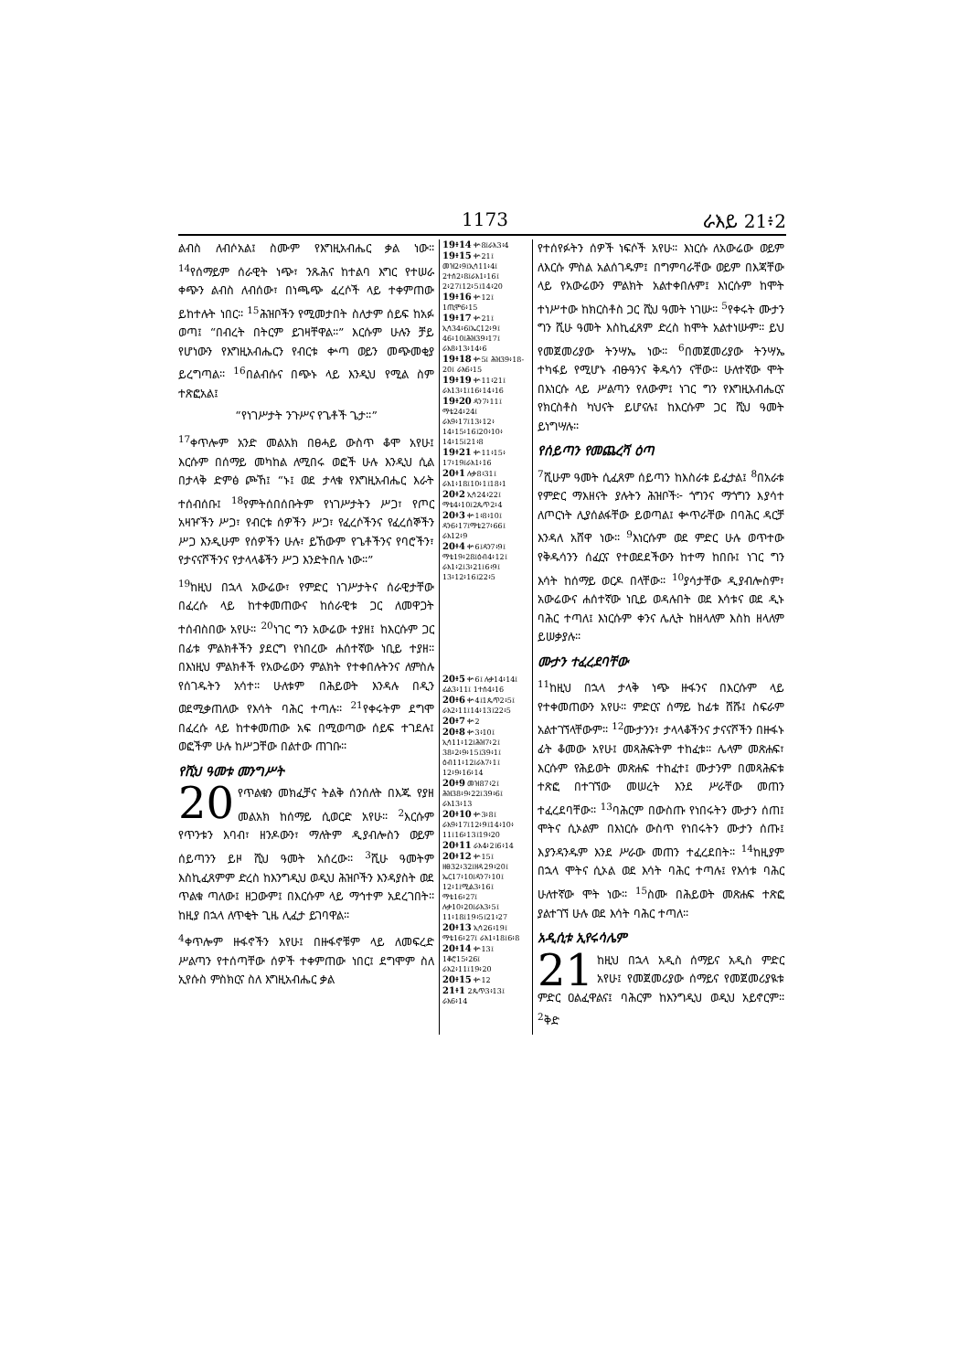1173 ራእይ 21፥2
ልብስ ለብሶአል፤ ስሙም የእግዚአብሔር ቃል ነው። <sup>14</sup>የሰማይም ሰራዊት ነጭ፣ ንጹሕና ከተልባ እግር የተሠራ ቀጭን ልብስ ለብሰው፣ በነጫጭ ፈረሶች ላይ ተቀምጠው ይከተሉት ነበር። <sup>15</sup>ሕዝቦችን የሚመታበት ስለታም ሰይፍ ከአፉ ወጣ፤ “በብረት በትርም ይገዛቸዋል።” እርሱም ሁሉን ቻይ የሆነውን የእግዚአብሔርን የብርቱ ቍጣ ወይን መጭመቂያ ይረግጣል። <sup>16</sup>በልብሱና በጭኑ ላይ እንዲህ የሚል ስም ተጽፎአል፤
“የነገሥታት ንጉሥና የጌቶች ጌታ።”
<sup>17</sup> ቀጥሎም አንድ መልአክ በፀሓይ ውስጥ ቆሞ አየሁ፤ እርሱም በሰማይ መካከል ለሚበሩ ወፎች ሁሉ እንዲህ ሲል በታላቅ ድምፅ ጮኸ፤ “ኑ፤ ወደ ታላቁ የእግዚአብሔር እራት ተሰብሰቡ፤ <sup>18</sup>የምትሰበሰቡትም የነገሥታትን ሥጋ፣ የጦር አዛዦችን ሥጋ፣ የብርቱ ሰዎችን ሥጋ፣ የፈረሶችንና የፈረሰኞችን ሥጋ እንዲሁም የሰዎችን ሁሉ፣ ይኸውም የጌቶችንና የባሮችን፣ የታናናሾችንና የታላላቆችን ሥጋ እንድትበሉ ነው።”
<sup>19</sup> ከዚህ በኋላ አውሬው፣ የምድር ነገሥታትና ሰራዊታቸው በፈረሱ ላይ ከተቀመጠውና ከሰራዊቱ ጋር ለመዋጋት ተሰብስበው አየሁ። <sup>20</sup>ነገር ግን አውሬው ተያዘ፤ ከእርሱም ጋር በፊቱ ምልክቶችን ያደርግ የነበረው ሐሰተኛው ነቢይ ተያዘ። በእነዚህ ምልክቶች የአውሬውን ምልክት የተቀበሉትንና ለምስሉ የሰገዱትን አሳተ። ሁለቱም በሕይወት እንዳሉ በዲን ወደሚቃጠለው የእሳት ባሕር ተጣሉ። <sup>21</sup>የቀሩትም ደግሞ በፈረሱ ላይ ከተቀመጠው አፍ በሚወጣው ሰይፍ ተገደሉ፤ ወፎችም ሁሉ ከሥጋቸው በልተው ጠገቡ።
የሺህ ዓመቱ መንግሥት
20 የጥልቁን መክፈቻና ትልቅ ሰንሰለት በእጁ የያዘ መልአክ ከሰማይ ሲወርድ አየሁ። <sup>2</sup>እርሱም የጥንቱን እባብ፣ ዘንዶውን፣ ማለትም ዲያብሎስን ወይም ሰይጣንን ይዞ ሺህ ዓመት አሰረው። <sup>3</sup>ሺሁ ዓመትም እስኪፈጸምም ድረስ ከእንግዲህ ወዲህ ሕዝቦችን እንዳያስት ወደ ጥልቁ ጣለው፤ ዘጋውም፤ በእርሱም ላይ ማኅተም አደረገበት። ከዚያ በኋላ ለጥቂት ጊዜ ሊፈታ ይገባዋል።
<sup>4</sup> ቀጥሎም ዙፋኖችን አየሁ፤ በዙፋኖቹም ላይ ለመፍረድ ሥልጣን የተሰጣቸው ሰዎች ተቀምጠው ነበር፤ ደግሞም ስለ ኢየሱስ ምስክርና ስለ እግዚአብሔር ቃል
19፥14 ቍ8፤ራእ3፥4
19፥15 ቍ21፤ መዝ2፥9፤ኢሳ11፥4፤ 2ተሰ2፥8፤ራእ1፥16፤ 2፥27፤12፥5፤14፥20
19፥16 ቍ12፤ 1ጢሞ6፥15
19፥17 ቍ21፤ ኢሳ34፥6፤ኤር12፥9፤ 46፥10፤ሕዝ39፥17፤ ራእ8፥13፥14፥6
19፥18 ቍ5፤ ሕዝ39፥18-20፤ ራእ6፥15
19፥19 ቍ11፥21፤ ራእ13፥1፤16፥14፥16
19፥20 ዳን7፥11፤ ማቴ24፥24፤ ራእ9፥17፤13፥12፥ 14፥15፥16፤20፥10፥ 14፥15፤21፥8
19፥21 ቍ11፥15፥ 17፥19፤ራእ1፥16
20፥1 ሉቃ8፥31፤ ራእ1፥18፤10፥1፤18፥1
20፥2 ኢሳ24፥22፤ ማቴ4፥10፤2ጴጥ2፥4
20፥3 ቍ1፥8፥10፤ ዳን6፥17፤ማቴ27፥66፤ ራእ12፥9
20፥4 ቍ6፤ዳን7፥9፤ ማቴ19፥28፤ዕብ4፥12፤ ራእ1፥2፤3፥21፤6፥9፤ 13፥12፥16፤22፥5
20፥5 ቍ6፤ ሉቃ14፥14፤ ፊል3፥11፤ 1ተሰ4፥16
20፥6 ቍ4፤1ጴጥ2፥5፤ ራእ2፥11፤14፥13፤22፥5
20፥7 ቍ2
20፥8 ቍ3፥10፤ ኢሳ11፥12፤ሕዝ7፥2፤ 38፥2፥9፥15፤39፥1፤ ዕብ11፥12፤ራእ7፥1፤ 12፥9፥16፥14
20፥9 መዝ87፥2፤ ሕዝ38፥9፥22፤39፥6፤ ራእ13፥13
20፥10 ቍ3፥8፤ ራእ9፥17፤12፥9፤14፥10፥ 11፤16፥13፤19፥20
20፥11 ራእ4፥2፤6፥14
20፥12 ቍ15፤ ዘፀ32፥32፤ዘዳ29፥20፤ ኤር17፥10፤ዳን7፥10፤ 12፥1፤ሚል3፥16፤ ማቴ16፥27፤ ሉቃ10፥20፤ራእ3፥5፤ 11፥18፤19፥5፤21፥27
20፥13 ኢሳ26፥19፤ ማቴ16፥27፤ ራእ1፥18፤6፥8
20፥14 ቍ13፤ 1ቆሮ15፥26፤ ራእ2፥11፤19፥20
20፥15 ቍ12
21፥1 2ጴጥ3፥13፤ ራእ6፥14
የተሰየፉትን ሰዎች ነፍሶች አየሁ። እነርሱ ለአውሬው ወይም ለእርሱ ምስል አልሰገዱም፤ በግምባራቸው ወይም በእጃቸው ላይ የአውሬውን ምልክት አልተቀበሉም፤ እነርሱም ከሞት ተነሥተው ከክርስቶስ ጋር ሺህ ዓመት ነገሡ። <sup>5</sup>የቀሩት ሙታን ግን ሺሁ ዓመት እስኪፈጸም ድረስ ከሞት አልተነሡም። ይህ የመጀመሪያው ትንሣኤ ነው። <sup>6</sup>በመጀመሪያው ትንሣኤ ተካፋይ የሚሆኑ ብፁዓንና ቅዱሳን ናቸው። ሁለተኛው ሞት በእነርሱ ላይ ሥልጣን የለውም፤ ነገር ግን የእግዚአብሔርና የክርስቶስ ካህናት ይሆናሉ፤ ከእርሱም ጋር ሺህ ዓመት ይነግሣሉ።
የሰይጣን የመጨረሻ ዕጣ
<sup>7</sup> ሺሁም ዓመት ሲፈጸም ሰይጣን ከእስራቱ ይፈታል፤ <sup>8</sup>በአራቱ የምድር ማእዘናት ያሉትን ሕዝቦች፦ ጎግንና ማጎግን እያሳተ ለጦርነት ሊያሰልፋቸው ይወጣል፤ ቍጥራቸው በባሕር ዳርቻ እንዳለ አሸዋ ነው። <sup>9</sup>እነርሱም ወደ ምድር ሁሉ ወጥተው የቅዱሳንን ሰፈርና የተወደደችውን ከተማ ከበቡ፤ ነገር ግን እሳት ከሰማይ ወርዶ በላቸው። <sup>10</sup>ያሳታቸው ዲያብሎስም፣ አውሬውና ሐሰተኛው ነቢይ ወዳሉበት ወደ እሳቱና ወደ ዲኑ ባሕር ተጣለ፤ እነርሱም ቀንና ሌሊት ከዘላለም እስከ ዘላለም ይሠቃያሉ።
ሙታን ተፈረደባቸው
<sup>11</sup> ከዚህ በኋላ ታላቅ ነጭ ዙፋንና በእርሱም ላይ የተቀመጠውን አየሁ። ምድርና ሰማይ ከፊቱ ሸሹ፤ ስፍራም አልተገኘላቸውም። <sup>12</sup>ሙታንን፣ ታላላቆችንና ታናናሾችን በዙፋኑ ፊት ቆመው አየሁ፤ መጻሕፍትም ተከፈቱ። ሌላም መጽሐፍ፣ እርሱም የሕይወት መጽሐፍ ተከፈተ፤ ሙታንም በመጻሕፍቱ ተጽፎ በተገኘው መሠረት እንደ ሥራቸው መጠን ተፈረደባቸው። <sup>13</sup>ባሕርም በውስጡ የነበሩትን ሙታን ሰጠ፤ ሞትና ሲኦልም በእነርሱ ውስጥ የነበሩትን ሙታን ሰጡ፤ እያንዳንዱም እንደ ሥራው መጠን ተፈረደበት። <sup>14</sup>ከዚያም በኋላ ሞትና ሲኦል ወደ እሳት ባሕር ተጣሉ፤ የእሳቱ ባሕር ሁለተኛው ሞት ነው። <sup>15</sup>ስሙ በሕይወት መጽሐፍ ተጽፎ ያልተገኘ ሁሉ ወደ እሳት ባሕር ተጣለ።
አዲሲቱ ኢየሩሳሌም
21 ከዚህ በኋላ አዲስ ሰማይና አዲስ ምድር አየሁ፤ የመጀመሪያው ሰማይና የመጀመሪያዪቱ ምድር ዐልፈዋልና፤ ባሕርም ከእንግዲህ ወዲህ አይኖርም። <sup>2</sup>ቅድ